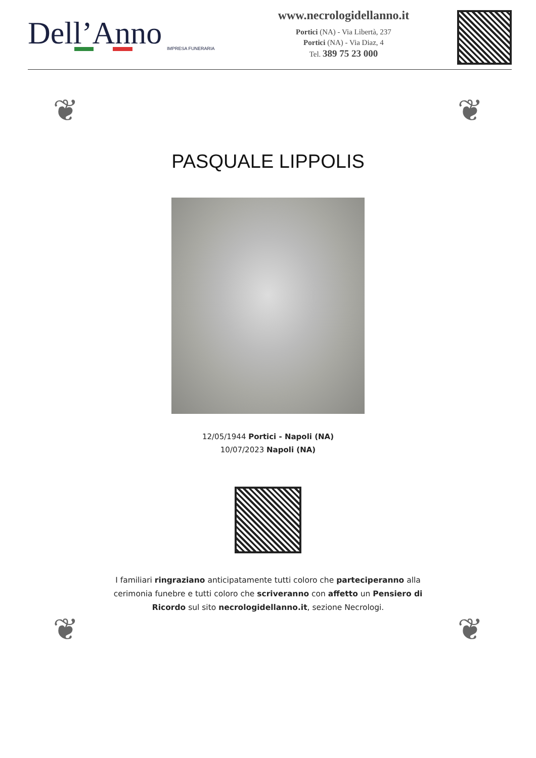Dell’Anno
IMPRESA FUNERARIA
www.necrologidellanno.it
Portici (NA) - Via Libertà, 237
Portici (NA) - Via Diaz, 4
Tel. 389 75 23 000
❦ ❦
❦ ❦
PASQUALE LIPPOLIS
12/05/1944 Portici - Napoli (NA)
10/07/2023 Napoli (NA)
I familiari ringraziano anticipatamente tutti coloro che parteciperanno alla cerimonia funebre e tutti coloro che scriveranno con affetto un Pensiero di Ricordo sul sito necrologidellanno.it, sezione Necrologi.